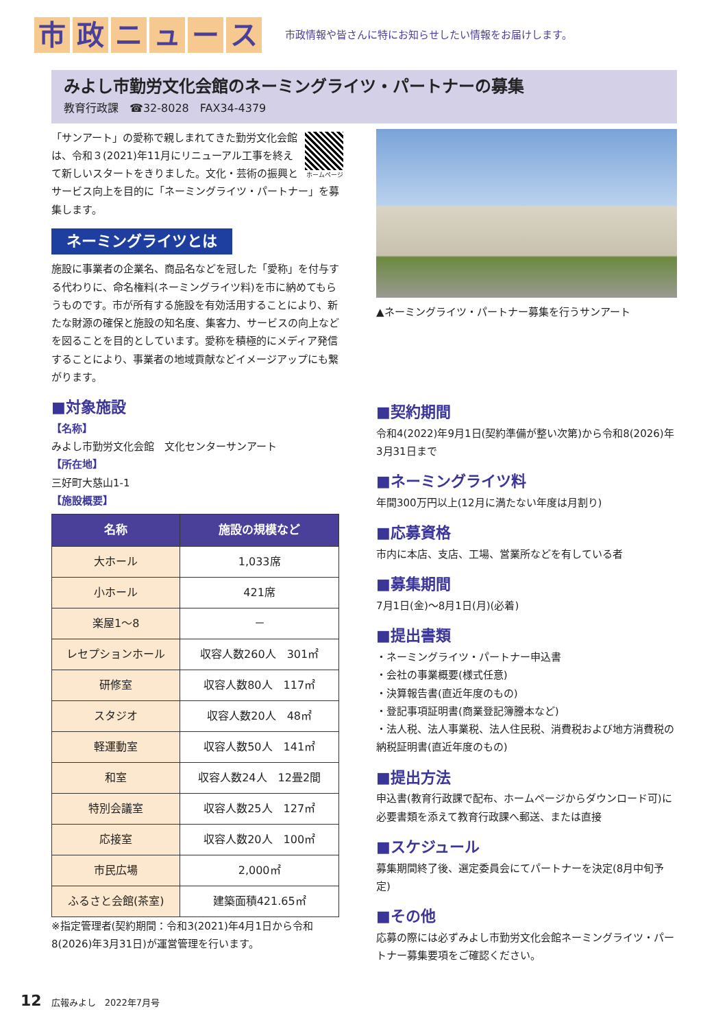市政ニュース
市政情報や皆さんに特にお知らせしたい情報をお届けします。
みよし市勤労文化会館のネーミングライツ・パートナーの募集
教育行政課　☎32-8028　FAX34-4379
ホームページ
「サンアート」の愛称で親しまれてきた勤労文化会館は、令和３(2021)年11月にリニューアル工事を終えて新しいスタートをきりました。文化・芸術の振興とサービス向上を目的に「ネーミングライツ・パートナー」を募集します。
ネーミングライツとは
施設に事業者の企業名、商品名などを冠した「愛称」を付与する代わりに、命名権料(ネーミングライツ料)を市に納めてもらうものです。市が所有する施設を有効活用することにより、新たな財源の確保と施設の知名度、集客力、サービスの向上などを図ることを目的としています。愛称を積極的にメディア発信することにより、事業者の地域貢献などイメージアップにも繋がります。
■対象施設
【名称】
みよし市勤労文化会館　文化センターサンアート
【所在地】
三好町大慈山1-1
【施設概要】
| 名称 | 施設の規模など |
| --- | --- |
| 大ホール | 1,033席 |
| 小ホール | 421席 |
| 楽屋1～8 | － |
| レセプションホール | 収容人数260人 301㎡ |
| 研修室 | 収容人数80人 117㎡ |
| スタジオ | 収容人数20人 48㎡ |
| 軽運動室 | 収容人数50人 141㎡ |
| 和室 | 収容人数24人 12畳2間 |
| 特別会議室 | 収容人数25人 127㎡ |
| 応接室 | 収容人数20人 100㎡ |
| 市民広場 | 2,000㎡ |
| ふるさと会館(茶室) | 建築面積421.65㎡ |
※指定管理者(契約期間：令和3(2021)年4月1日から令和8(2026)年3月31日)が運営管理を行います。
▲ネーミングライツ・パートナー募集を行うサンアート
■契約期間
令和4(2022)年9月1日(契約準備が整い次第)から令和8(2026)年3月31日まで
■ネーミングライツ料
年間300万円以上(12月に満たない年度は月割り)
■応募資格
市内に本店、支店、工場、営業所などを有している者
■募集期間
7月1日(金)～8月1日(月)(必着)
■提出書類
・ネーミングライツ・パートナー申込書
・会社の事業概要(様式任意)
・決算報告書(直近年度のもの)
・登記事項証明書(商業登記簿謄本など)
・法人税、法人事業税、法人住民税、消費税および地方消費税の納税証明書(直近年度のもの)
■提出方法
申込書(教育行政課で配布、ホームページからダウンロード可)に必要書類を添えて教育行政課へ郵送、または直接
■スケジュール
募集期間終了後、選定委員会にてパートナーを決定(8月中旬予定)
■その他
応募の際には必ずみよし市勤労文化会館ネーミングライツ・パートナー募集要項をご確認ください。
12 広報みよし　2022年7月号